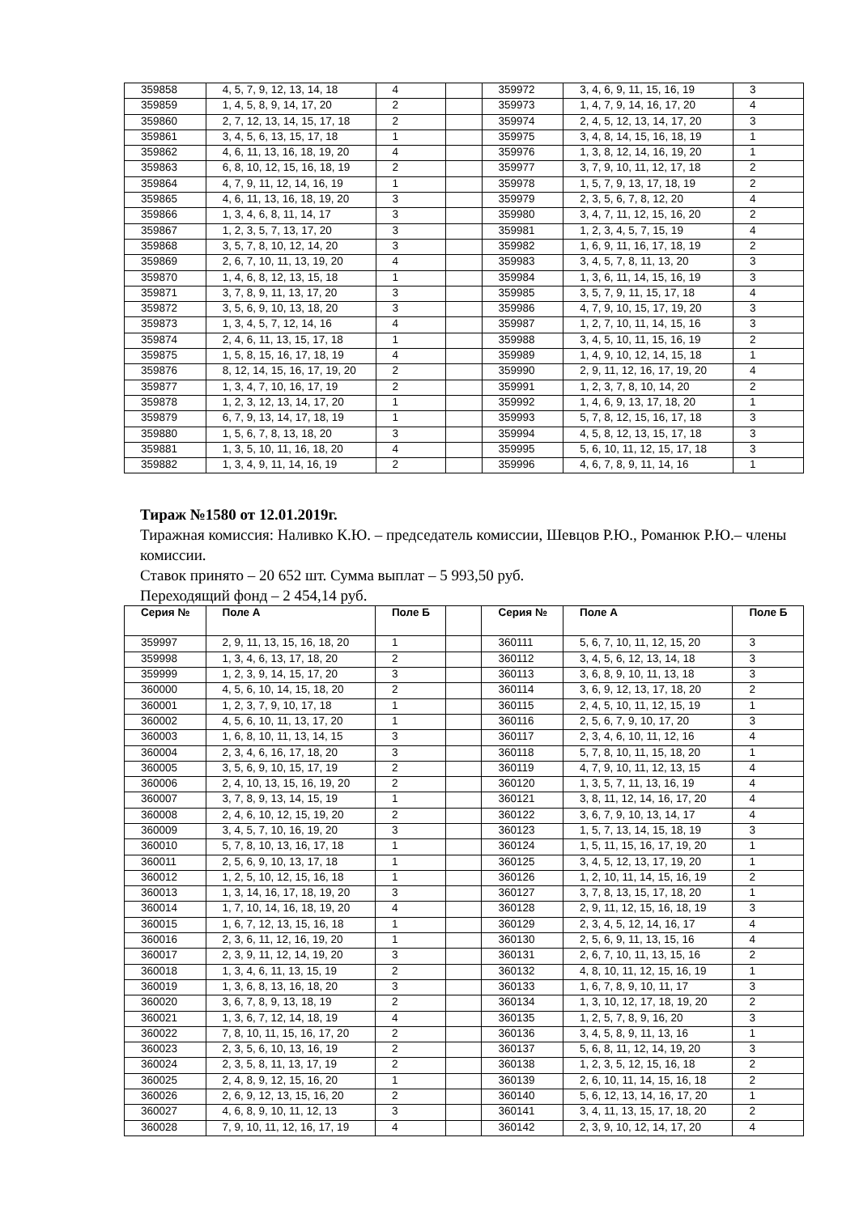| 359858 | 4, 5, 7, 9, 12, 13, 14, 18 | 4 | | 359972 | 3, 4, 6, 9, 11, 15, 16, 19 | 3 |
| 359859 | 1, 4, 5, 8, 9, 14, 17, 20 | 2 | | 359973 | 1, 4, 7, 9, 14, 16, 17, 20 | 4 |
| 359860 | 2, 7, 12, 13, 14, 15, 17, 18 | 2 | | 359974 | 2, 4, 5, 12, 13, 14, 17, 20 | 3 |
| 359861 | 3, 4, 5, 6, 13, 15, 17, 18 | 1 | | 359975 | 3, 4, 8, 14, 15, 16, 18, 19 | 1 |
| 359862 | 4, 6, 11, 13, 16, 18, 19, 20 | 4 | | 359976 | 1, 3, 8, 12, 14, 16, 19, 20 | 1 |
| 359863 | 6, 8, 10, 12, 15, 16, 18, 19 | 2 | | 359977 | 3, 7, 9, 10, 11, 12, 17, 18 | 2 |
| 359864 | 4, 7, 9, 11, 12, 14, 16, 19 | 1 | | 359978 | 1, 5, 7, 9, 13, 17, 18, 19 | 2 |
| 359865 | 4, 6, 11, 13, 16, 18, 19, 20 | 3 | | 359979 | 2, 3, 5, 6, 7, 8, 12, 20 | 4 |
| 359866 | 1, 3, 4, 6, 8, 11, 14, 17 | 3 | | 359980 | 3, 4, 7, 11, 12, 15, 16, 20 | 2 |
| 359867 | 1, 2, 3, 5, 7, 13, 17, 20 | 3 | | 359981 | 1, 2, 3, 4, 5, 7, 15, 19 | 4 |
| 359868 | 3, 5, 7, 8, 10, 12, 14, 20 | 3 | | 359982 | 1, 6, 9, 11, 16, 17, 18, 19 | 2 |
| 359869 | 2, 6, 7, 10, 11, 13, 19, 20 | 4 | | 359983 | 3, 4, 5, 7, 8, 11, 13, 20 | 3 |
| 359870 | 1, 4, 6, 8, 12, 13, 15, 18 | 1 | | 359984 | 1, 3, 6, 11, 14, 15, 16, 19 | 3 |
| 359871 | 3, 7, 8, 9, 11, 13, 17, 20 | 3 | | 359985 | 3, 5, 7, 9, 11, 15, 17, 18 | 4 |
| 359872 | 3, 5, 6, 9, 10, 13, 18, 20 | 3 | | 359986 | 4, 7, 9, 10, 15, 17, 19, 20 | 3 |
| 359873 | 1, 3, 4, 5, 7, 12, 14, 16 | 4 | | 359987 | 1, 2, 7, 10, 11, 14, 15, 16 | 3 |
| 359874 | 2, 4, 6, 11, 13, 15, 17, 18 | 1 | | 359988 | 3, 4, 5, 10, 11, 15, 16, 19 | 2 |
| 359875 | 1, 5, 8, 15, 16, 17, 18, 19 | 4 | | 359989 | 1, 4, 9, 10, 12, 14, 15, 18 | 1 |
| 359876 | 8, 12, 14, 15, 16, 17, 19, 20 | 2 | | 359990 | 2, 9, 11, 12, 16, 17, 19, 20 | 4 |
| 359877 | 1, 3, 4, 7, 10, 16, 17, 19 | 2 | | 359991 | 1, 2, 3, 7, 8, 10, 14, 20 | 2 |
| 359878 | 1, 2, 3, 12, 13, 14, 17, 20 | 1 | | 359992 | 1, 4, 6, 9, 13, 17, 18, 20 | 1 |
| 359879 | 6, 7, 9, 13, 14, 17, 18, 19 | 1 | | 359993 | 5, 7, 8, 12, 15, 16, 17, 18 | 3 |
| 359880 | 1, 5, 6, 7, 8, 13, 18, 20 | 3 | | 359994 | 4, 5, 8, 12, 13, 15, 17, 18 | 3 |
| 359881 | 1, 3, 5, 10, 11, 16, 18, 20 | 4 | | 359995 | 5, 6, 10, 11, 12, 15, 17, 18 | 3 |
| 359882 | 1, 3, 4, 9, 11, 14, 16, 19 | 2 | | 359996 | 4, 6, 7, 8, 9, 11, 14, 16 | 1 |
Тираж №1580 от 12.01.2019г.
Тиражная комиссия: Наливко К.Ю. – председатель комиссии, Шевцов Р.Ю., Романюк Р.Ю.– члены комиссии.
Ставок принято – 20 652 шт. Сумма выплат – 5 993,50 руб.
Переходящий фонд – 2 454,14 руб.
| Серия № | Поле А | Поле Б | | Серия № | Поле А | Поле Б |
| --- | --- | --- | --- | --- | --- | --- |
| 359997 | 2, 9, 11, 13, 15, 16, 18, 20 | 1 | | 360111 | 5, 6, 7, 10, 11, 12, 15, 20 | 3 |
| 359998 | 1, 3, 4, 6, 13, 17, 18, 20 | 2 | | 360112 | 3, 4, 5, 6, 12, 13, 14, 18 | 3 |
| 359999 | 1, 2, 3, 9, 14, 15, 17, 20 | 3 | | 360113 | 3, 6, 8, 9, 10, 11, 13, 18 | 3 |
| 360000 | 4, 5, 6, 10, 14, 15, 18, 20 | 2 | | 360114 | 3, 6, 9, 12, 13, 17, 18, 20 | 2 |
| 360001 | 1, 2, 3, 7, 9, 10, 17, 18 | 1 | | 360115 | 2, 4, 5, 10, 11, 12, 15, 19 | 1 |
| 360002 | 4, 5, 6, 10, 11, 13, 17, 20 | 1 | | 360116 | 2, 5, 6, 7, 9, 10, 17, 20 | 3 |
| 360003 | 1, 6, 8, 10, 11, 13, 14, 15 | 3 | | 360117 | 2, 3, 4, 6, 10, 11, 12, 16 | 4 |
| 360004 | 2, 3, 4, 6, 16, 17, 18, 20 | 3 | | 360118 | 5, 7, 8, 10, 11, 15, 18, 20 | 1 |
| 360005 | 3, 5, 6, 9, 10, 15, 17, 19 | 2 | | 360119 | 4, 7, 9, 10, 11, 12, 13, 15 | 4 |
| 360006 | 2, 4, 10, 13, 15, 16, 19, 20 | 2 | | 360120 | 1, 3, 5, 7, 11, 13, 16, 19 | 4 |
| 360007 | 3, 7, 8, 9, 13, 14, 15, 19 | 1 | | 360121 | 3, 8, 11, 12, 14, 16, 17, 20 | 4 |
| 360008 | 2, 4, 6, 10, 12, 15, 19, 20 | 2 | | 360122 | 3, 6, 7, 9, 10, 13, 14, 17 | 4 |
| 360009 | 3, 4, 5, 7, 10, 16, 19, 20 | 3 | | 360123 | 1, 5, 7, 13, 14, 15, 18, 19 | 3 |
| 360010 | 5, 7, 8, 10, 13, 16, 17, 18 | 1 | | 360124 | 1, 5, 11, 15, 16, 17, 19, 20 | 1 |
| 360011 | 2, 5, 6, 9, 10, 13, 17, 18 | 1 | | 360125 | 3, 4, 5, 12, 13, 17, 19, 20 | 1 |
| 360012 | 1, 2, 5, 10, 12, 15, 16, 18 | 1 | | 360126 | 1, 2, 10, 11, 14, 15, 16, 19 | 2 |
| 360013 | 1, 3, 14, 16, 17, 18, 19, 20 | 3 | | 360127 | 3, 7, 8, 13, 15, 17, 18, 20 | 1 |
| 360014 | 1, 7, 10, 14, 16, 18, 19, 20 | 4 | | 360128 | 2, 9, 11, 12, 15, 16, 18, 19 | 3 |
| 360015 | 1, 6, 7, 12, 13, 15, 16, 18 | 1 | | 360129 | 2, 3, 4, 5, 12, 14, 16, 17 | 4 |
| 360016 | 2, 3, 6, 11, 12, 16, 19, 20 | 1 | | 360130 | 2, 5, 6, 9, 11, 13, 15, 16 | 4 |
| 360017 | 2, 3, 9, 11, 12, 14, 19, 20 | 3 | | 360131 | 2, 6, 7, 10, 11, 13, 15, 16 | 2 |
| 360018 | 1, 3, 4, 6, 11, 13, 15, 19 | 2 | | 360132 | 4, 8, 10, 11, 12, 15, 16, 19 | 1 |
| 360019 | 1, 3, 6, 8, 13, 16, 18, 20 | 3 | | 360133 | 1, 6, 7, 8, 9, 10, 11, 17 | 3 |
| 360020 | 3, 6, 7, 8, 9, 13, 18, 19 | 2 | | 360134 | 1, 3, 10, 12, 17, 18, 19, 20 | 2 |
| 360021 | 1, 3, 6, 7, 12, 14, 18, 19 | 4 | | 360135 | 1, 2, 5, 7, 8, 9, 16, 20 | 3 |
| 360022 | 7, 8, 10, 11, 15, 16, 17, 20 | 2 | | 360136 | 3, 4, 5, 8, 9, 11, 13, 16 | 1 |
| 360023 | 2, 3, 5, 6, 10, 13, 16, 19 | 2 | | 360137 | 5, 6, 8, 11, 12, 14, 19, 20 | 3 |
| 360024 | 2, 3, 5, 8, 11, 13, 17, 19 | 2 | | 360138 | 1, 2, 3, 5, 12, 15, 16, 18 | 2 |
| 360025 | 2, 4, 8, 9, 12, 15, 16, 20 | 1 | | 360139 | 2, 6, 10, 11, 14, 15, 16, 18 | 2 |
| 360026 | 2, 6, 9, 12, 13, 15, 16, 20 | 2 | | 360140 | 5, 6, 12, 13, 14, 16, 17, 20 | 1 |
| 360027 | 4, 6, 8, 9, 10, 11, 12, 13 | 3 | | 360141 | 3, 4, 11, 13, 15, 17, 18, 20 | 2 |
| 360028 | 7, 9, 10, 11, 12, 16, 17, 19 | 4 | | 360142 | 2, 3, 9, 10, 12, 14, 17, 20 | 4 |